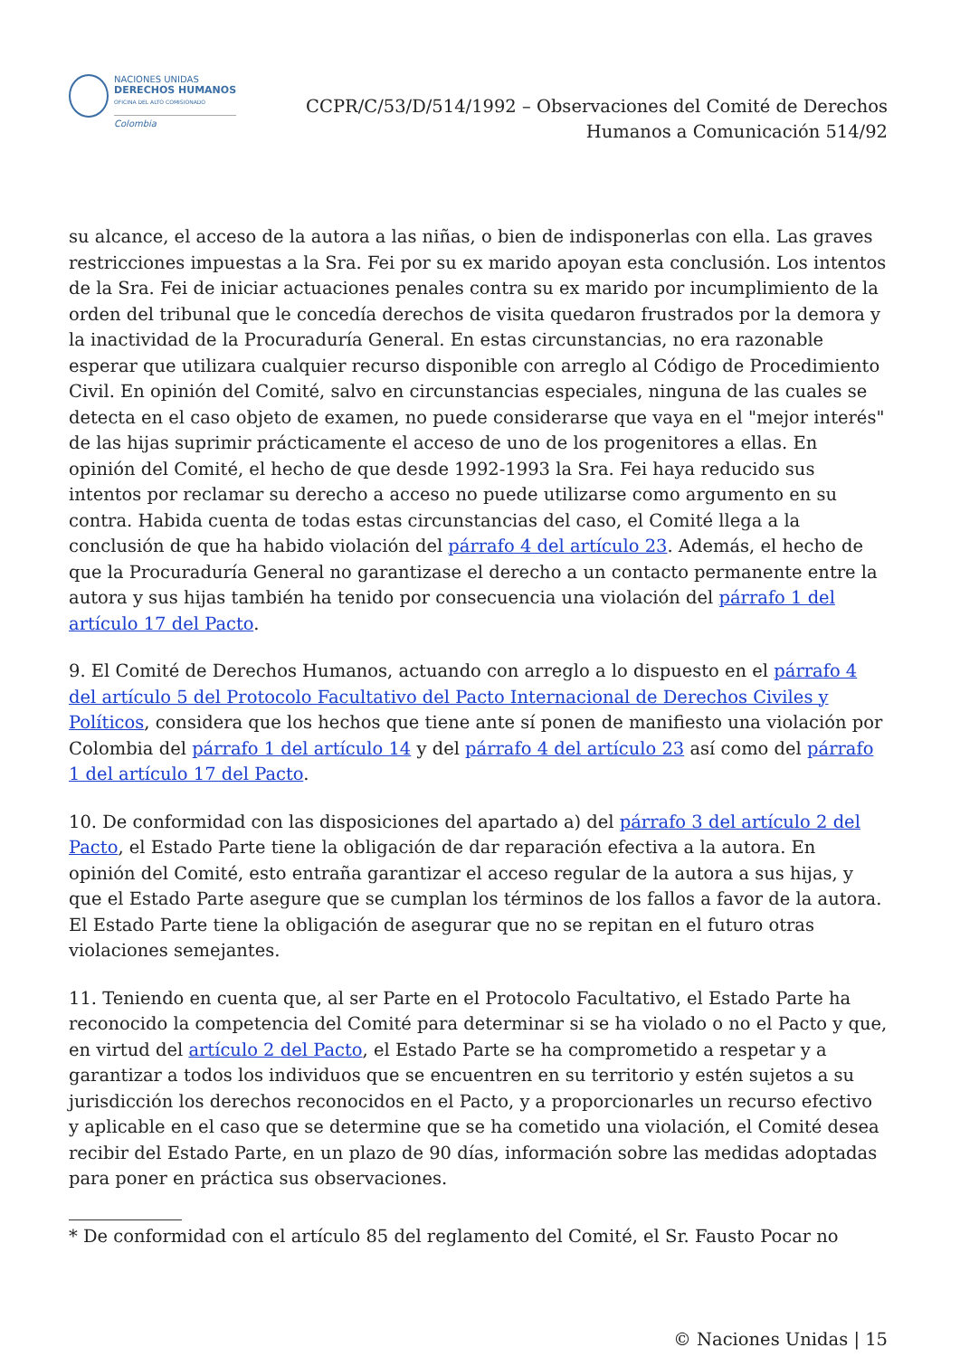NACIONES UNIDAS
DERECHOS HUMANOS
OFICINA DEL ALTO COMISIONADO
Colombia
CCPR/C/53/D/514/1992 – Observaciones del Comité de Derechos
Humanos a Comunicación 514/92
su alcance, el acceso de la autora a las niñas, o bien de indisponerlas con ella. Las graves restricciones impuestas a la Sra. Fei por su ex marido apoyan esta conclusión. Los intentos de la Sra. Fei de iniciar actuaciones penales contra su ex marido por incumplimiento de la orden del tribunal que le concedía derechos de visita quedaron frustrados por la demora y la inactividad de la Procuraduría General. En estas circunstancias, no era razonable esperar que utilizara cualquier recurso disponible con arreglo al Código de Procedimiento Civil. En opinión del Comité, salvo en circunstancias especiales, ninguna de las cuales se detecta en el caso objeto de examen, no puede considerarse que vaya en el "mejor interés" de las hijas suprimir prácticamente el acceso de uno de los progenitores a ellas. En opinión del Comité, el hecho de que desde 1992-1993 la Sra. Fei haya reducido sus intentos por reclamar su derecho a acceso no puede utilizarse como argumento en su contra. Habida cuenta de todas estas circunstancias del caso, el Comité llega a la conclusión de que ha habido violación del párrafo 4 del artículo 23. Además, el hecho de que la Procuraduría General no garantizase el derecho a un contacto permanente entre la autora y sus hijas también ha tenido por consecuencia una violación del párrafo 1 del artículo 17 del Pacto.
9. El Comité de Derechos Humanos, actuando con arreglo a lo dispuesto en el párrafo 4 del artículo 5 del Protocolo Facultativo del Pacto Internacional de Derechos Civiles y Políticos, considera que los hechos que tiene ante sí ponen de manifiesto una violación por Colombia del párrafo 1 del artículo 14 y del párrafo 4 del artículo 23 así como del párrafo 1 del artículo 17 del Pacto.
10. De conformidad con las disposiciones del apartado a) del párrafo 3 del artículo 2 del Pacto, el Estado Parte tiene la obligación de dar reparación efectiva a la autora. En opinión del Comité, esto entraña garantizar el acceso regular de la autora a sus hijas, y que el Estado Parte asegure que se cumplan los términos de los fallos a favor de la autora. El Estado Parte tiene la obligación de asegurar que no se repitan en el futuro otras violaciones semejantes.
11. Teniendo en cuenta que, al ser Parte en el Protocolo Facultativo, el Estado Parte ha reconocido la competencia del Comité para determinar si se ha violado o no el Pacto y que, en virtud del artículo 2 del Pacto, el Estado Parte se ha comprometido a respetar y a garantizar a todos los individuos que se encuentren en su territorio y estén sujetos a su jurisdicción los derechos reconocidos en el Pacto, y a proporcionarles un recurso efectivo y aplicable en el caso que se determine que se ha cometido una violación, el Comité desea recibir del Estado Parte, en un plazo de 90 días, información sobre las medidas adoptadas para poner en práctica sus observaciones.
* De conformidad con el artículo 85 del reglamento del Comité, el Sr. Fausto Pocar no
© Naciones Unidas | 15